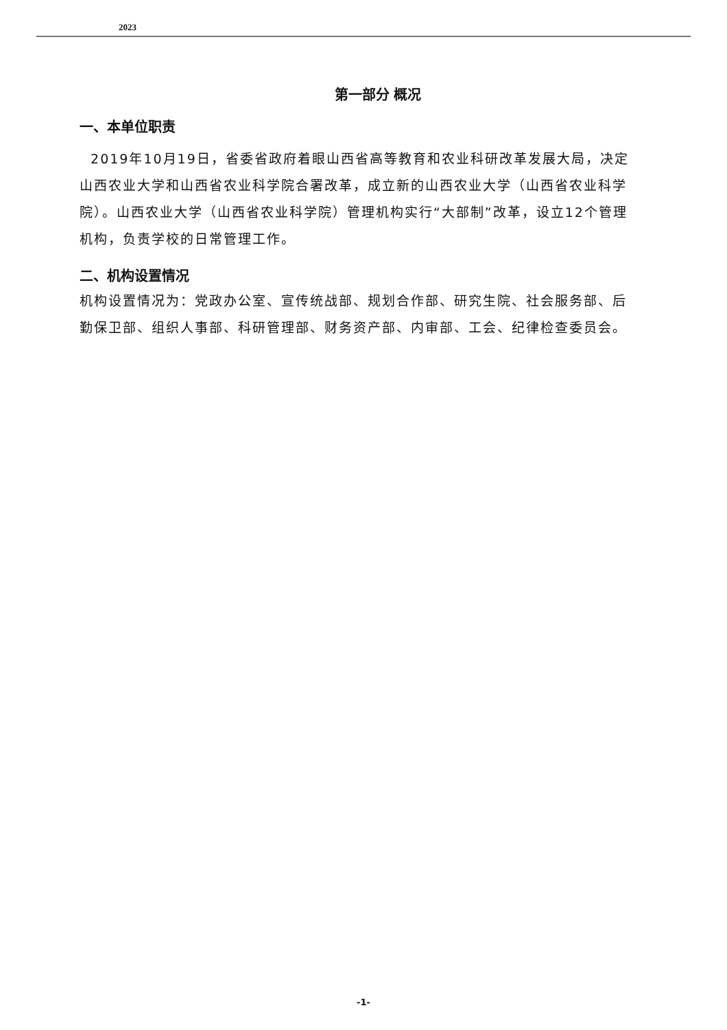2023
第一部分 概况
一、本单位职责
2019年10月19日，省委省政府着眼山西省高等教育和农业科研改革发展大局，决定山西农业大学和山西省农业科学院合署改革，成立新的山西农业大学（山西省农业科学院）。山西农业大学（山西省农业科学院）管理机构实行“大部制”改革，设立12个管理机构，负责学校的日常管理工作。
二、机构设置情况
机构设置情况为：党政办公室、宣传统战部、规划合作部、研究生院、社会服务部、后勤保卫部、组织人事部、科研管理部、财务资产部、内审部、工会、纪律检查委员会。
-1-